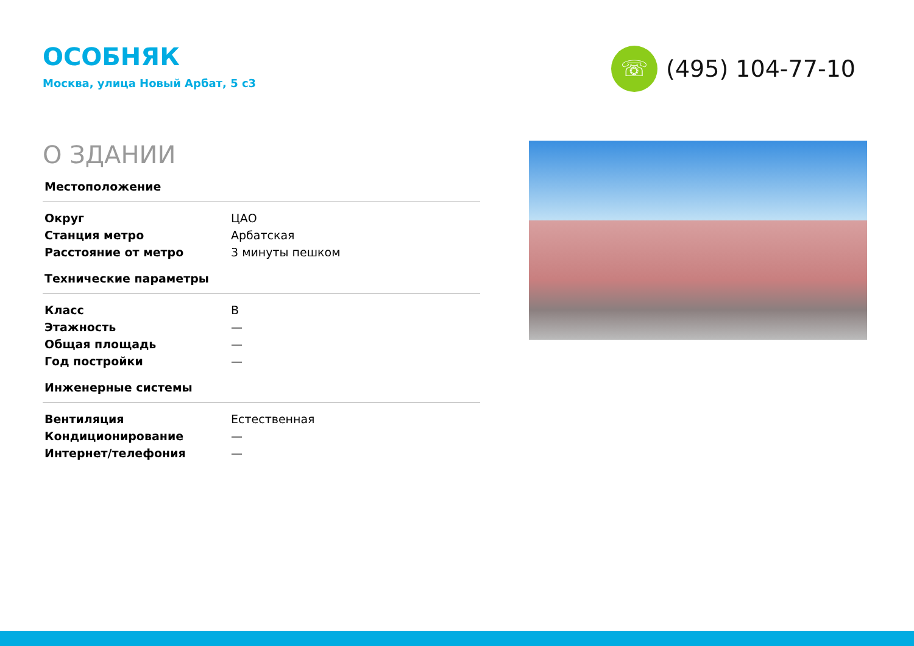ОСОБНЯК
Москва, улица Новый Арбат, 5 с3
☏
(495) 104-77-10
О ЗДАНИИ
Местоположение
| Округ | ЦАО |
| Станция метро | Арбатская |
| Расстояние от метро | 3 минуты пешком |
Технические параметры
| Класс | B |
| Этажность | — |
| Общая площадь | — |
| Год постройки | — |
Инженерные системы
| Вентиляция | Естественная |
| Кондиционирование | — |
| Интернет/телефония | — |